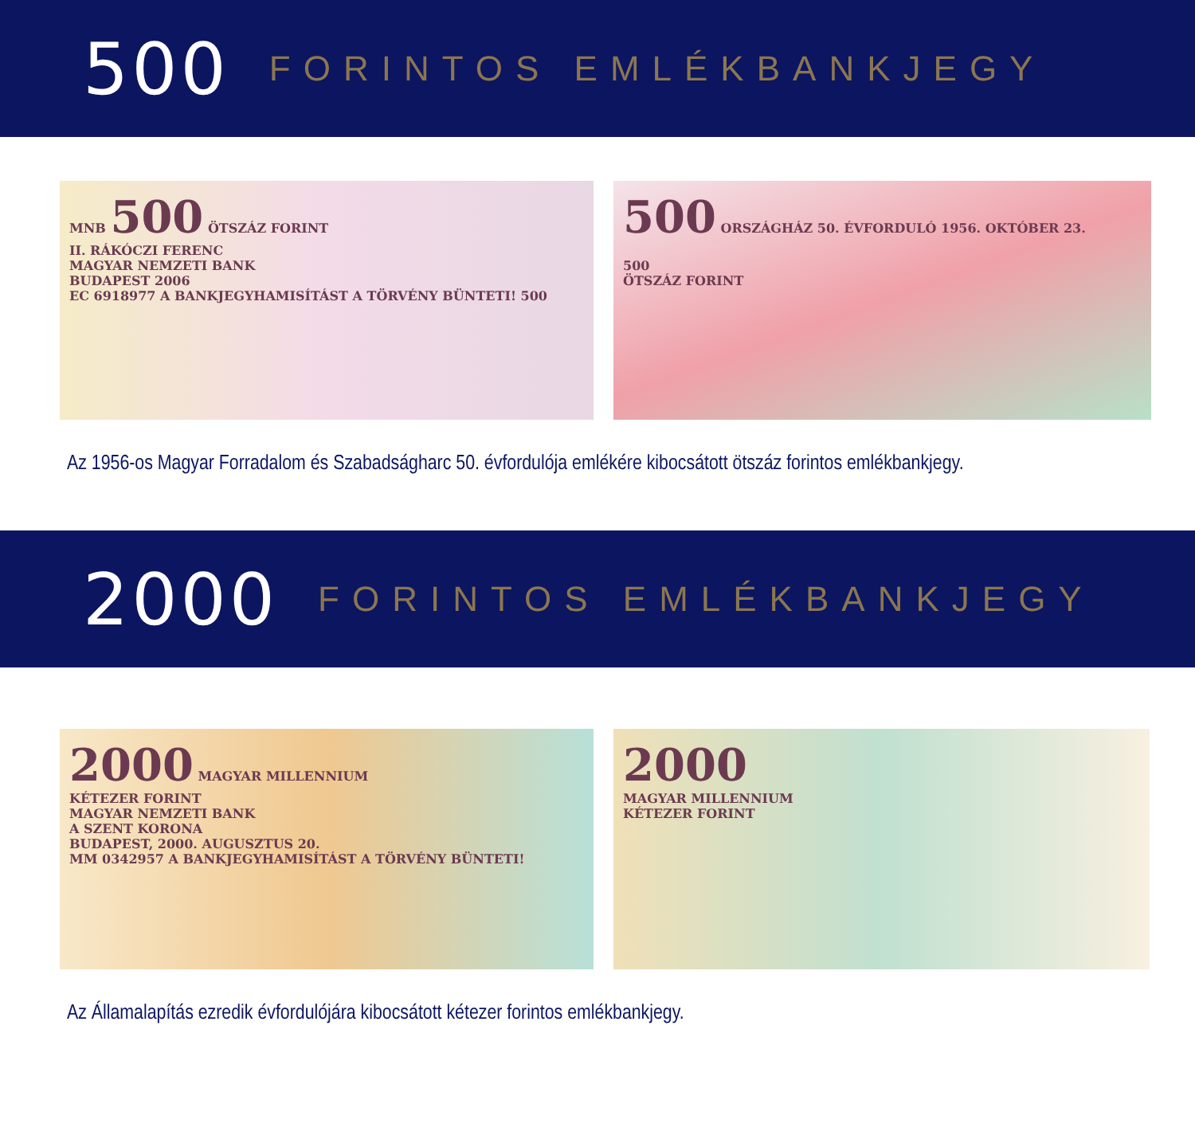500 FORINTOS EMLÉKBANKJEGY
MNB 500 ÖTSZÁZ FORINT
II. RÁKÓCZI FERENC
MAGYAR NEMZETI BANK
BUDAPEST 2006
EC 6918977 A BANKJEGYHAMISÍTÁST A TÖRVÉNY BÜNTETI! 500
500 ORSZÁGHÁZ 50. ÉVFORDULÓ 1956. OKTÓBER 23.
500
ÖTSZÁZ FORINT
Az 1956-os Magyar Forradalom és Szabadságharc 50. évfordulója emlékére kibocsátott ötszáz forintos emlékbankjegy.
2000 FORINTOS EMLÉKBANKJEGY
2000 MAGYAR MILLENNIUM
KÉTEZER FORINT
MAGYAR NEMZETI BANK
A SZENT KORONA
BUDAPEST, 2000. AUGUSZTUS 20.
MM 0342957 A BANKJEGYHAMISÍTÁST A TÖRVÉNY BÜNTETI!
2000
MAGYAR MILLENNIUM
KÉTEZER FORINT
Az Államalapítás ezredik évfordulójára kibocsátott kétezer forintos emlékbankjegy.